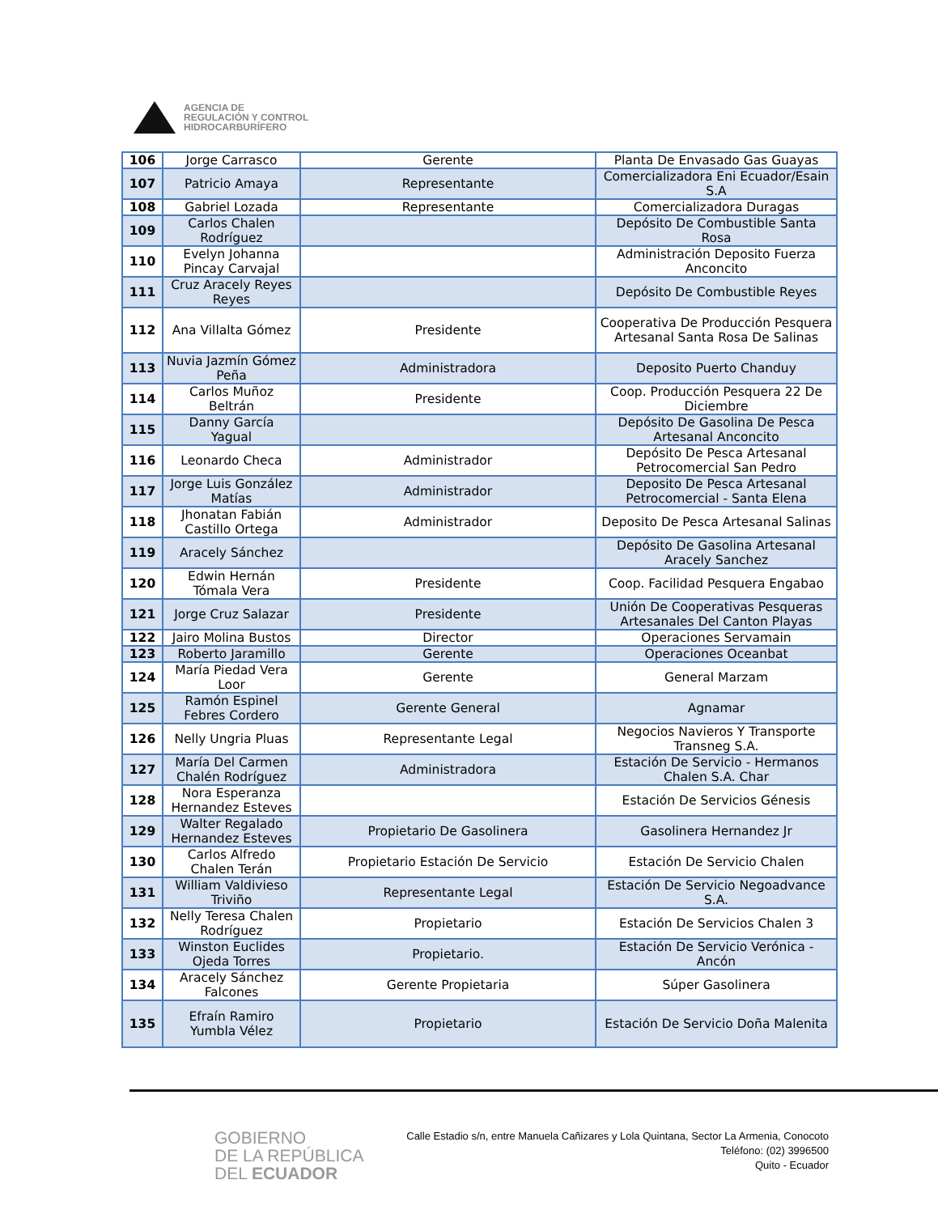AGENCIA DE
REGULACIÓN Y CONTROL
HIDROCARBURÍFERO
| 106 | Jorge Carrasco | Gerente | Planta De Envasado Gas Guayas |
| 107 | Patricio Amaya | Representante | Comercializadora Eni Ecuador/Esain S.A |
| 108 | Gabriel Lozada | Representante | Comercializadora Duragas |
| 109 | Carlos Chalen Rodríguez | | Depósito De Combustible Santa Rosa |
| 110 | Evelyn Johanna Pincay Carvajal | | Administración Deposito Fuerza Anconcito |
| 111 | Cruz Aracely Reyes Reyes | | Depósito De Combustible Reyes |
| 112 | Ana Villalta Gómez | Presidente | Cooperativa De Producción Pesquera Artesanal Santa Rosa De Salinas |
| 113 | Nuvia Jazmín Gómez Peña | Administradora | Deposito Puerto Chanduy |
| 114 | Carlos Muñoz Beltrán | Presidente | Coop. Producción Pesquera 22 De Diciembre |
| 115 | Danny García Yagual | | Depósito De Gasolina De Pesca Artesanal Anconcito |
| 116 | Leonardo Checa | Administrador | Depósito De Pesca Artesanal Petrocomercial San Pedro |
| 117 | Jorge Luis González Matías | Administrador | Deposito De Pesca Artesanal Petrocomercial - Santa Elena |
| 118 | Jhonatan Fabián Castillo Ortega | Administrador | Deposito De Pesca Artesanal Salinas |
| 119 | Aracely Sánchez | | Depósito De Gasolina Artesanal Aracely Sanchez |
| 120 | Edwin Hernán Tómala Vera | Presidente | Coop. Facilidad Pesquera Engabao |
| 121 | Jorge Cruz Salazar | Presidente | Unión De Cooperativas Pesqueras Artesanales Del Canton Playas |
| 122 | Jairo Molina Bustos | Director | Operaciones Servamain |
| 123 | Roberto Jaramillo | Gerente | Operaciones Oceanbat |
| 124 | María Piedad Vera Loor | Gerente | General Marzam |
| 125 | Ramón Espinel Febres Cordero | Gerente General | Agnamar |
| 126 | Nelly Ungria Pluas | Representante Legal | Negocios Navieros Y Transporte Transneg S.A. |
| 127 | María Del Carmen Chalén Rodríguez | Administradora | Estación De Servicio - Hermanos Chalen S.A. Char |
| 128 | Nora Esperanza Hernandez Esteves | | Estación De Servicios Génesis |
| 129 | Walter Regalado Hernandez Esteves | Propietario De Gasolinera | Gasolinera Hernandez Jr |
| 130 | Carlos Alfredo Chalen Terán | Propietario Estación De Servicio | Estación De Servicio Chalen |
| 131 | William Valdivieso Triviño | Representante Legal | Estación De Servicio Negoadvance S.A. |
| 132 | Nelly Teresa Chalen Rodríguez | Propietario | Estación De Servicios Chalen 3 |
| 133 | Winston Euclides Ojeda Torres | Propietario. | Estación De Servicio Verónica - Ancón |
| 134 | Aracely Sánchez Falcones | Gerente Propietaria | Súper Gasolinera |
| 135 | Efraín Ramiro Yumbla Vélez | Propietario | Estación De Servicio Doña Malenita |
GOBIERNO
DE LA REPÚBLICA
DEL ECUADOR
Calle Estadio s/n, entre Manuela Cañizares y Lola Quintana, Sector La Armenia, Conocoto
Teléfono: (02) 3996500
Quito - Ecuador